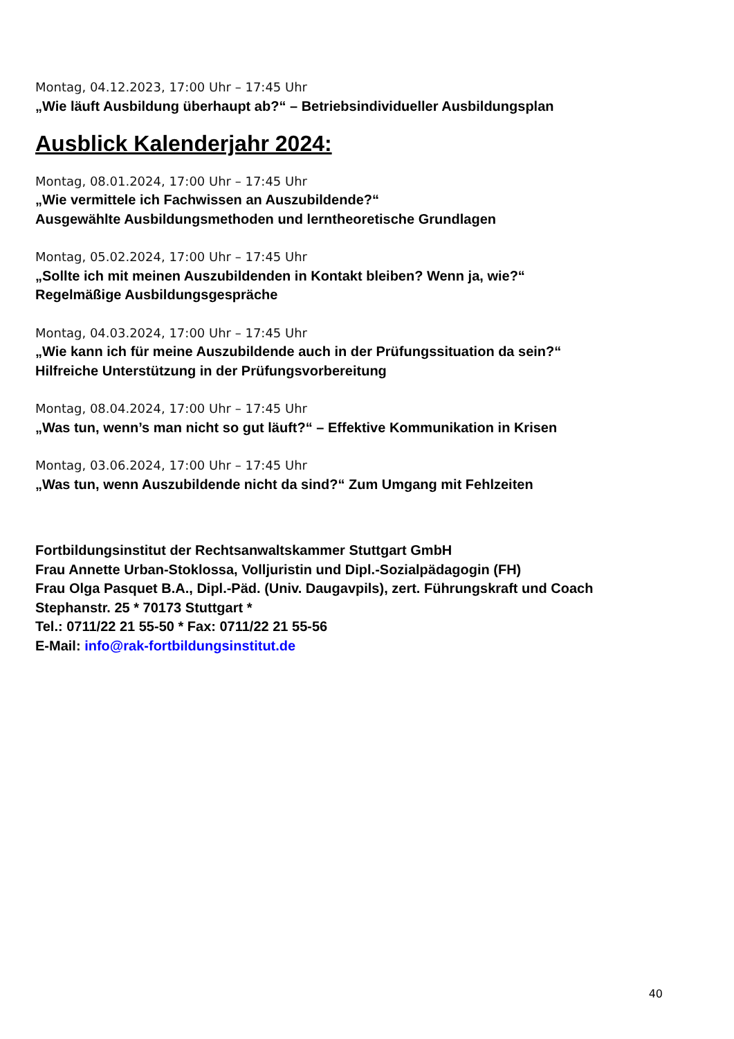Montag, 04.12.2023, 17:00 Uhr – 17:45 Uhr
„Wie läuft Ausbildung überhaupt ab?“ – Betriebsindividueller Ausbildungsplan
Ausblick Kalenderjahr 2024:
Montag, 08.01.2024, 17:00 Uhr – 17:45 Uhr
„Wie vermittele ich Fachwissen an Auszubildende?“
Ausgewählte Ausbildungsmethoden und lerntheoretische Grundlagen
Montag, 05.02.2024, 17:00 Uhr – 17:45 Uhr
„Sollte ich mit meinen Auszubildenden in Kontakt bleiben? Wenn ja, wie?“
Regelmäßige Ausbildungsgespräche
Montag, 04.03.2024, 17:00 Uhr – 17:45 Uhr
„Wie kann ich für meine Auszubildende auch in der Prüfungssituation da sein?“
Hilfreiche Unterstützung in der Prüfungsvorbereitung
Montag, 08.04.2024, 17:00 Uhr – 17:45 Uhr
„Was tun, wenn’s man nicht so gut läuft?“ – Effektive Kommunikation in Krisen
Montag, 03.06.2024, 17:00 Uhr – 17:45 Uhr
„Was tun, wenn Auszubildende nicht da sind?“ Zum Umgang mit Fehlzeiten
Fortbildungsinstitut der Rechtsanwaltskammer Stuttgart GmbH
Frau Annette Urban-Stoklossa, Volljuristin und Dipl.-Sozialpädagogin (FH)
Frau Olga Pasquet B.A., Dipl.-Päd. (Univ. Daugavpils), zert. Führungskraft und Coach
Stephanstr. 25 * 70173 Stuttgart *
Tel.: 0711/22 21 55-50 * Fax: 0711/22 21 55-56
E-Mail: info@rak-fortbildungsinstitut.de
40